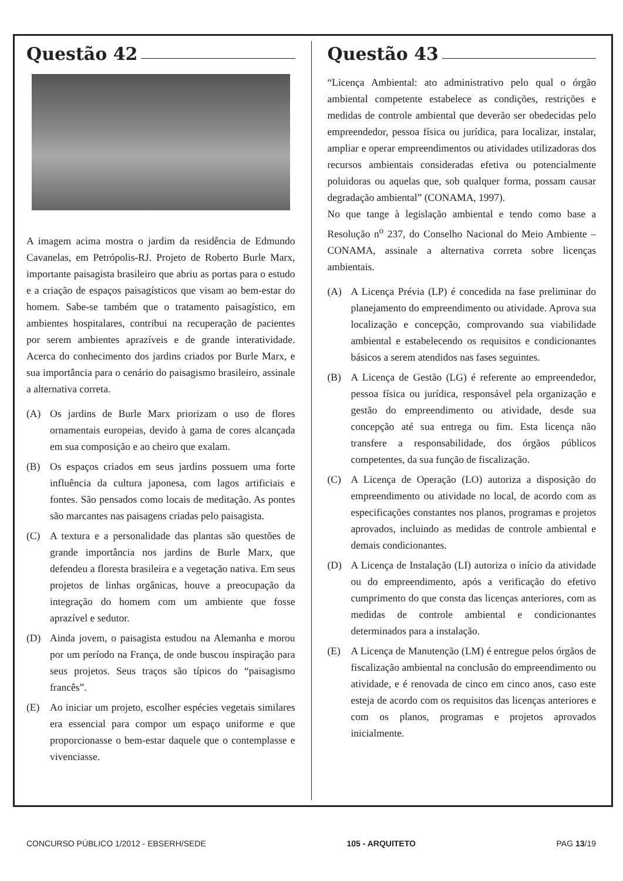Questão 42
A imagem acima mostra o jardim da residência de Edmundo Cavanelas, em Petrópolis-RJ. Projeto de Roberto Burle Marx, importante paisagista brasileiro que abriu as portas para o estudo e a criação de espaços paisagísticos que visam ao bem-estar do homem. Sabe-se também que o tratamento paisagístico, em ambientes hospitalares, contribui na recuperação de pacientes por serem ambientes aprazíveis e de grande interatividade. Acerca do conhecimento dos jardins criados por Burle Marx, e sua importância para o cenário do paisagismo brasileiro, assinale a alternativa correta.
(A) Os jardins de Burle Marx priorizam o uso de flores ornamentais europeias, devido à gama de cores alcançada em sua composição e ao cheiro que exalam.
(B) Os espaços criados em seus jardins possuem uma forte influência da cultura japonesa, com lagos artificiais e fontes. São pensados como locais de meditação. As pontes são marcantes nas paisagens criadas pelo paisagista.
(C) A textura e a personalidade das plantas são questões de grande importância nos jardins de Burle Marx, que defendeu a floresta brasileira e a vegetação nativa. Em seus projetos de linhas orgânicas, houve a preocupação da integração do homem com um ambiente que fosse aprazível e sedutor.
(D) Ainda jovem, o paisagista estudou na Alemanha e morou por um período na França, de onde buscou inspiração para seus projetos. Seus traços são típicos do “paisagismo francês”.
(E) Ao iniciar um projeto, escolher espécies vegetais similares era essencial para compor um espaço uniforme e que proporcionasse o bem-estar daquele que o contemplasse e vivenciasse.
Questão 43
“Licença Ambiental: ato administrativo pelo qual o órgão ambiental competente estabelece as condições, restrições e medidas de controle ambiental que deverão ser obedecidas pelo empreendedor, pessoa física ou jurídica, para localizar, instalar, ampliar e operar empreendimentos ou atividades utilizadoras dos recursos ambientais consideradas efetiva ou potencialmente poluidoras ou aquelas que, sob qualquer forma, possam causar degradação ambiental” (CONAMA, 1997).
No que tange à legislação ambiental e tendo como base a Resolução n<sup>o</sup> 237, do Conselho Nacional do Meio Ambiente – CONAMA, assinale a alternativa correta sobre licenças ambientais.
(A) A Licença Prévia (LP) é concedida na fase preliminar do planejamento do empreendimento ou atividade. Aprova sua localização e concepção, comprovando sua viabilidade ambiental e estabelecendo os requisitos e condicionantes básicos a serem atendidos nas fases seguintes.
(B) A Licença de Gestão (LG) é referente ao empreendedor, pessoa física ou jurídica, responsável pela organização e gestão do empreendimento ou atividade, desde sua concepção até sua entrega ou fim. Esta licença não transfere a responsabilidade, dos órgãos públicos competentes, da sua função de fiscalização.
(C) A Licença de Operação (LO) autoriza a disposição do empreendimento ou atividade no local, de acordo com as especificações constantes nos planos, programas e projetos aprovados, incluindo as medidas de controle ambiental e demais condicionantes.
(D) A Licença de Instalação (LI) autoriza o início da atividade ou do empreendimento, após a verificação do efetivo cumprimento do que consta das licenças anteriores, com as medidas de controle ambiental e condicionantes determinados para a instalação.
(E) A Licença de Manutenção (LM) é entregue pelos órgãos de fiscalização ambiental na conclusão do empreendimento ou atividade, e é renovada de cinco em cinco anos, caso este esteja de acordo com os requisitos das licenças anteriores e com os planos, programas e projetos aprovados inicialmente.
CONCURSO PÚBLICO 1/2012 - EBSERH/SEDE 105 - ARQUITETO PAG 13/19